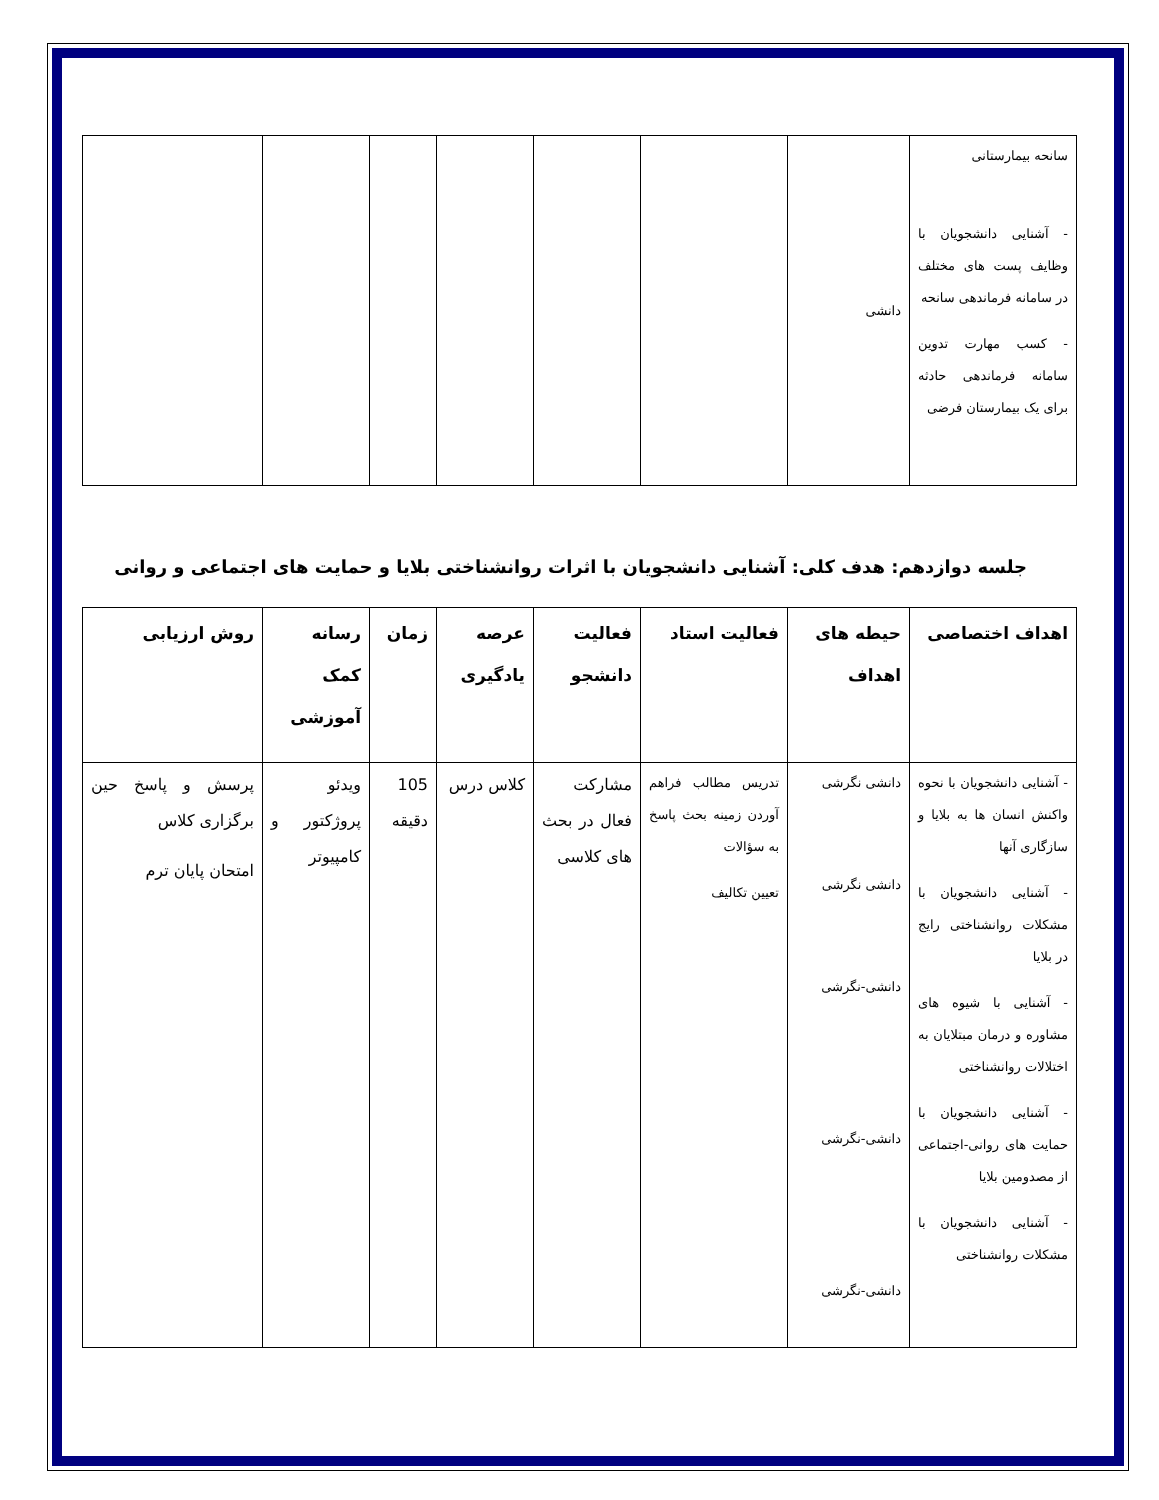| سانحه بیمارستانی - آشنایی دانشجویان با وظایف پست های مختلف در سامانه فرماندهی سانحه - کسب مهارت تدوین سامانه فرماندهی حادثه برای یک بیمارستان فرضی | دانشی | | | | | | |
جلسه دوازدهم: هدف کلی: آشنایی دانشجویان با اثرات روانشناختی بلایا و حمایت های اجتماعی و روانی
| اهداف اختصاصی | حیطه های اهداف | فعالیت استاد | فعالیت دانشجو | عرصه یادگیری | زمان | رسانه کمک آموزشی | روش ارزیابی |
| --- | --- | --- | --- | --- | --- | --- | --- |
| - آشنایی دانشجویان با نحوه واکنش انسان ها به بلایا و سازگاری آنها - آشنایی دانشجویان با مشکلات روانشناختی رایج در بلایا - آشنایی با شیوه های مشاوره و درمان مبتلایان به اختلالات روانشناختی - آشنایی دانشجویان با حمایت های روانی-اجتماعی از مصدومین بلایا - آشنایی دانشجویان با مشکلات روانشناختی | دانشی نگرشی دانشی نگرشی دانشی-نگرشی دانشی-نگرشی دانشی-نگرشی | تدریس مطالب فراهم آوردن زمینه بحث پاسخ به سؤالات تعیین تکالیف | مشارکت فعال در بحث های کلاسی | کلاس درس | 105 دقیقه | ویدئو پروژکتور و کامپیوتر | پرسش و پاسخ حین برگزاری کلاس امتحان پایان ترم |